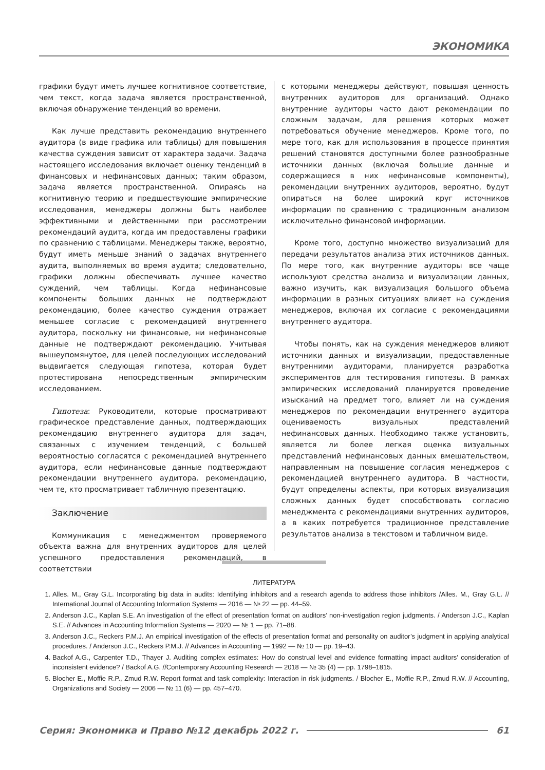ЭКОНОМИКА
графики будут иметь лучшее когнитивное соответствие, чем текст, когда задача является пространственной, включая обнаружение тенденций во времени.
Как лучше представить рекомендацию внутреннего аудитора (в виде графика или таблицы) для повышения качества суждения зависит от характера задачи. Задача настоящего исследования включает оценку тенденций в финансовых и нефинансовых данных; таким образом, задача является пространственной. Опираясь на когнитивную теорию и предшествующие эмпирические исследования, менеджеры должны быть наиболее эффективными и действенными при рассмотрении рекомендаций аудита, когда им предоставлены графики по сравнению с таблицами. Менеджеры также, вероятно, будут иметь меньше знаний о задачах внутреннего аудита, выполняемых во время аудита; следовательно, графики должны обеспечивать лучшее качество суждений, чем таблицы. Когда нефинансовые компоненты больших данных не подтверждают рекомендацию, более качество суждения отражает меньшее согласие с рекомендацией внутреннего аудитора, поскольку ни финансовые, ни нефинансовые данные не подтверждают рекомендацию. Учитывая вышеупомянутое, для целей последующих исследований выдвигается следующая гипотеза, которая будет протестирована непосредственным эмпирическим исследованием.
Гипотеза: Руководители, которые просматривают графическое представление данных, подтверждающих рекомендацию внутреннего аудитора для задач, связанных с изучением тенденций, с большей вероятностью согласятся с рекомендацией внутреннего аудитора, если нефинансовые данные подтверждают рекомендации внутреннего аудитора. рекомендацию, чем те, кто просматривает табличную презентацию.
Заключение
Коммуникация с менеджментом проверяемого объекта важна для внутренних аудиторов для целей успешного предоставления рекомендаций, в соответствии
с которыми менеджеры действуют, повышая ценность внутренних аудиторов для организаций. Однако внутренние аудиторы часто дают рекомендации по сложным задачам, для решения которых может потребоваться обучение менеджеров. Кроме того, по мере того, как для использования в процессе принятия решений становятся доступными более разнообразные источники данных (включая большие данные и содержащиеся в них нефинансовые компоненты), рекомендации внутренних аудиторов, вероятно, будут опираться на более широкий круг источников информации по сравнению с традиционным анализом исключительно финансовой информации.
Кроме того, доступно множество визуализаций для передачи результатов анализа этих источников данных. По мере того, как внутренние аудиторы все чаще используют средства анализа и визуализации данных, важно изучить, как визуализация большого объема информации в разных ситуациях влияет на суждения менеджеров, включая их согласие с рекомендациями внутреннего аудитора.
Чтобы понять, как на суждения менеджеров влияют источники данных и визуализации, предоставленные внутренними аудиторами, планируется разработка экспериментов для тестирования гипотезы. В рамках эмпирических исследований планируется проведение изысканий на предмет того, влияет ли на суждения менеджеров по рекомендации внутреннего аудитора оцениваемость визуальных представлений нефинансовых данных. Необходимо также установить, является ли более легкая оценка визуальных представлений нефинансовых данных вмешательством, направленным на повышение согласия менеджеров с рекомендацией внутреннего аудитора. В частности, будут определены аспекты, при которых визуализация сложных данных будет способствовать согласию менеджмента с рекомендациями внутренних аудиторов, а в каких потребуется традиционное представление результатов анализа в текстовом и табличном виде.
ЛИТЕРАТУРА
1. Alles. M., Gray G.L. Incorporating big data in audits: Identifying inhibitors and a research agenda to address those inhibitors /Alles. M., Gray G.L. // International Journal of Accounting Information Systems — 2016 — № 22 — pp. 44–59.
2. Anderson J.C., Kaplan S.E. An investigation of the effect of presentation format on auditors’ non-investigation region judgments. / Anderson J.C., Kaplan S.E. // Advances in Accounting Information Systems — 2020 — № 1 — pp. 71–88.
3. Anderson J.C., Reckers P.M.J. An empirical investigation of the effects of presentation format and personality on auditor’s judgment in applying analytical procedures. / Anderson J.C., Reckers P.M.J. // Advances in Accounting — 1992 — № 10 — pp. 19–43.
4. Backof A.G., Carpenter T.D., Thayer J. Auditing complex estimates: How do construal level and evidence formatting impact auditors’ consideration of inconsistent evidence? / Backof A.G. //Contemporary Accounting Research — 2018 — № 35 (4) — pp. 1798–1815.
5. Blocher E., Moffie R.P., Zmud R.W. Report format and task complexity: Interaction in risk judgments. / Blocher E., Moffie R.P., Zmud R.W. // Accounting, Organizations and Society — 2006 — № 11 (6) — pp. 457–470.
Серия: Экономика и Право №12 декабрь 2022 г. 61